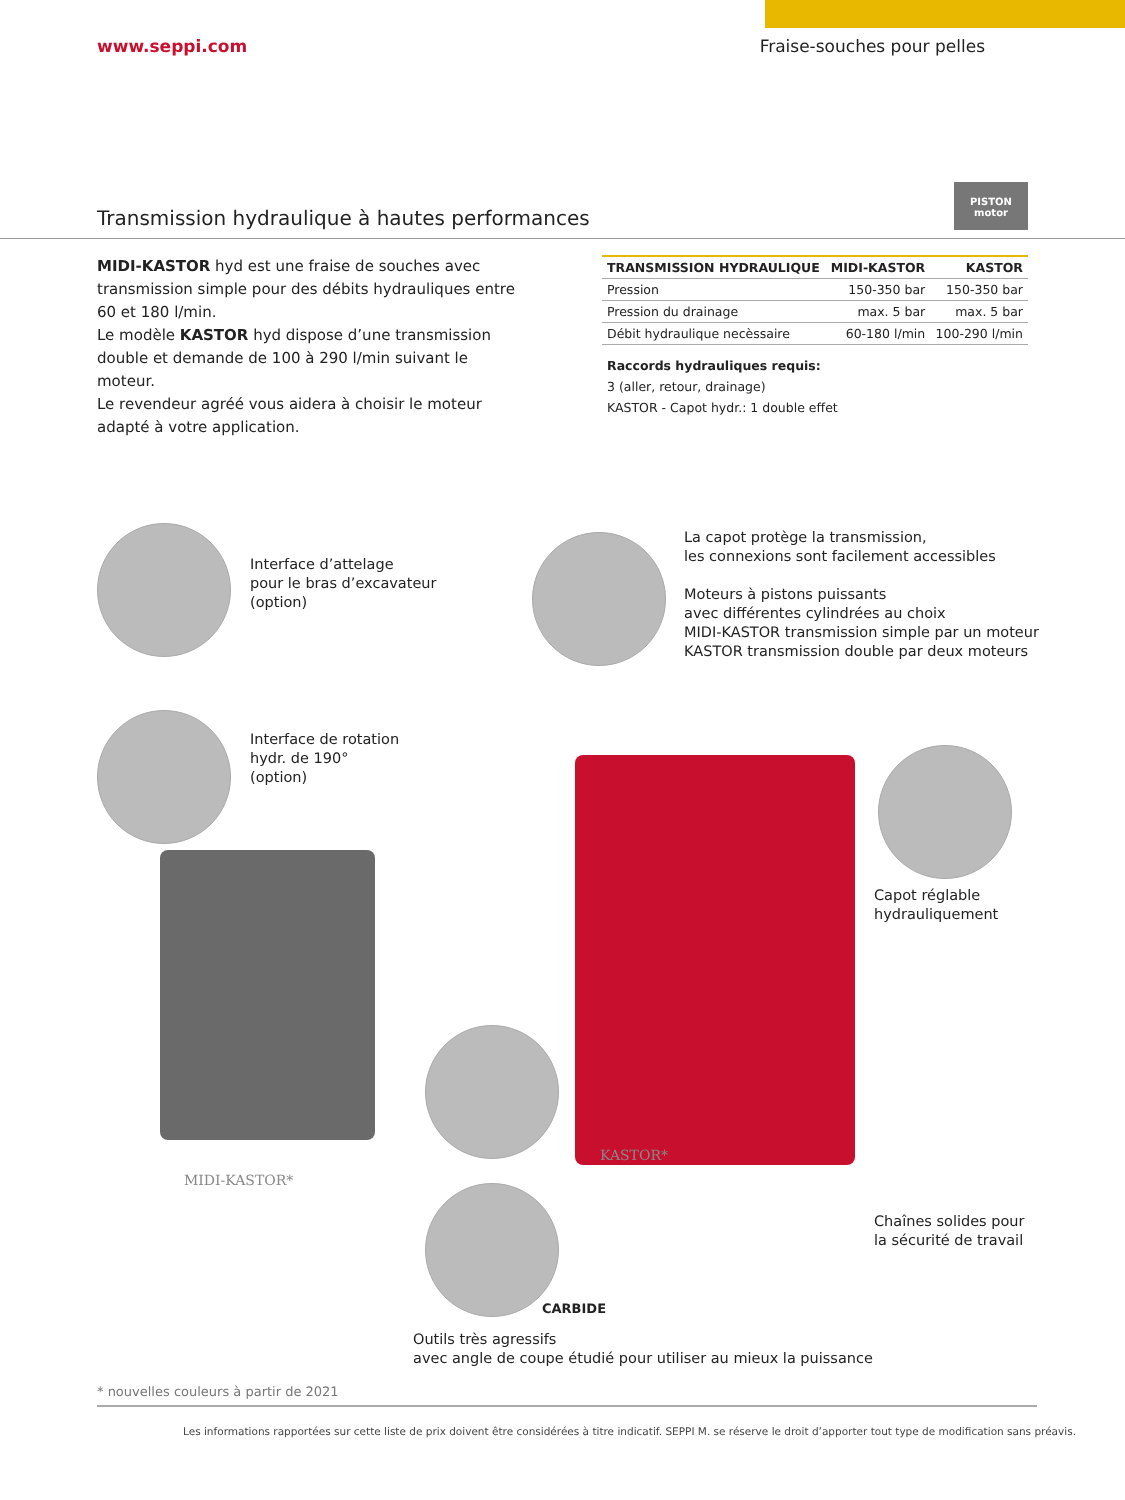www.seppi.com Fraise-souches pour pelles
PISTON
motor
Transmission hydraulique à hautes performances
MIDI-KASTOR hyd est une fraise de souches avec transmission simple pour des débits hydrauliques entre 60 et 180 l/min.
Le modèle KASTOR hyd dispose d’une transmission double et demande de 100 à 290 l/min suivant le moteur.
Le revendeur agréé vous aidera à choisir le moteur adapté à votre application.
| TRANSMISSION HYDRAULIQUE | MIDI-KASTOR | KASTOR |
| --- | --- | --- |
| Pression | 150-350 bar | 150-350 bar |
| Pression du drainage | max. 5 bar | max. 5 bar |
| Débit hydraulique necèssaire | 60-180 l/min | 100-290 l/min |
Raccords hydrauliques requis:
3 (aller, retour, drainage)
KASTOR - Capot hydr.: 1 double effet
Interface d’attelage
pour le bras d’excavateur
(option)
Interface de rotation
hydr. de 190°
(option)
La capot protège la transmission,
les connexions sont facilement accessibles
Moteurs à pistons puissants
avec différentes cylindrées au choix
MIDI-KASTOR transmission simple par un moteur
KASTOR transmission double par deux moteurs
Capot réglable
hydrauliquement
MIDI-KASTOR*
KASTOR*
Chaînes solides pour
la sécurité de travail
CARBIDE
Outils très agressifs
avec angle de coupe étudié pour utiliser au mieux la puissance
* nouvelles couleurs à partir de 2021
Les informations rapportées sur cette liste de prix doivent être considérées à titre indicatif. SEPPI M. se réserve le droit d’apporter tout type de modification sans préavis.